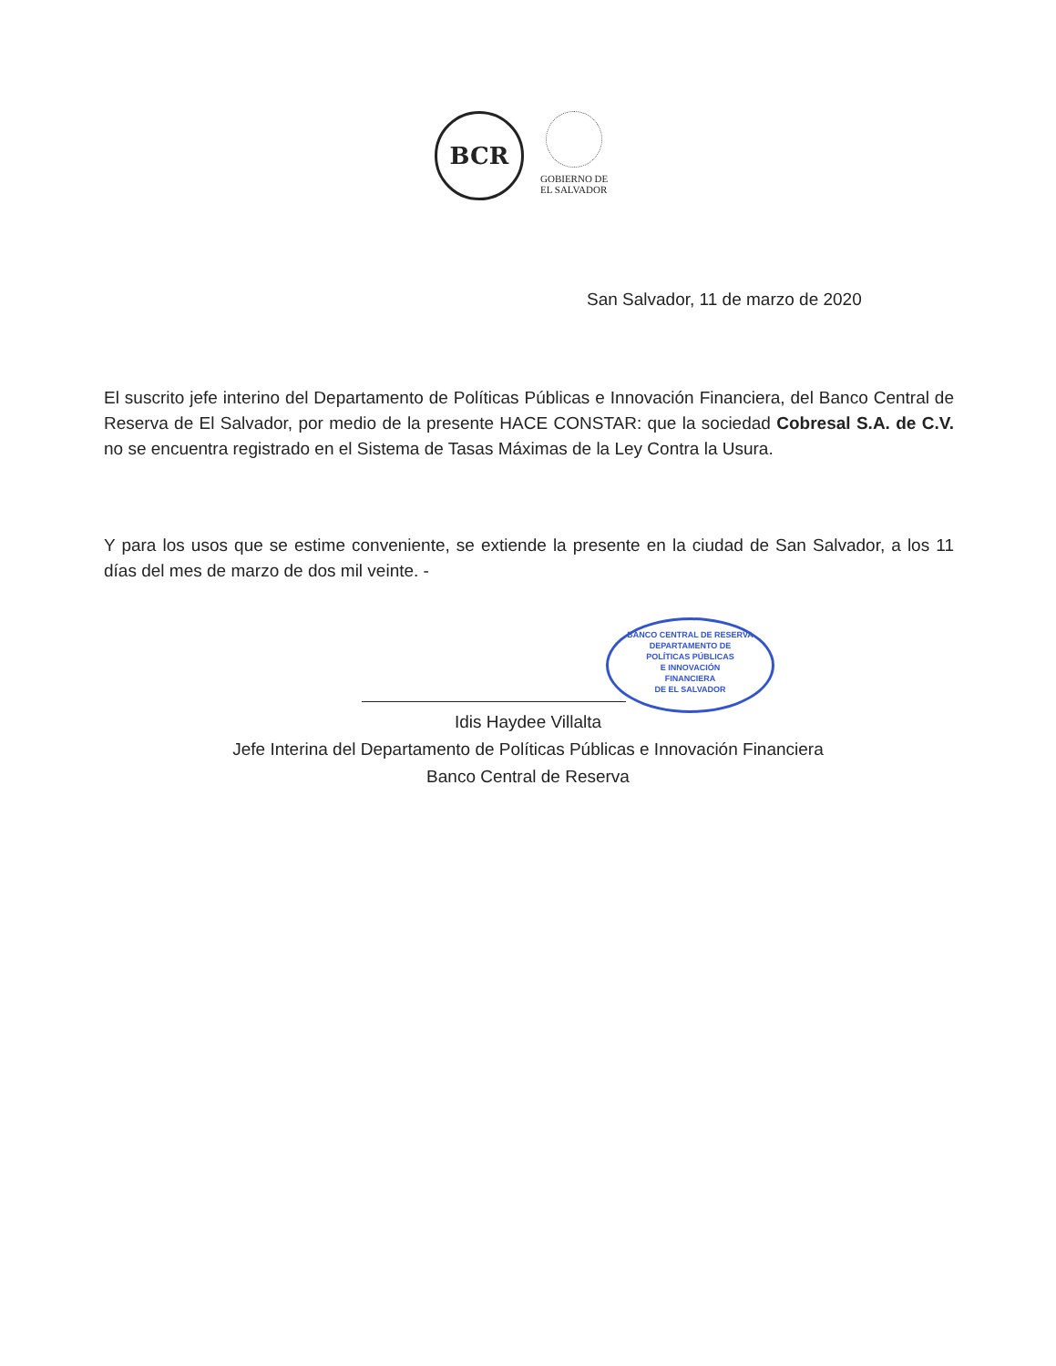BCR
GOBIERNO DE
EL SALVADOR
San Salvador, 11 de marzo de 2020
El suscrito jefe interino del Departamento de Políticas Públicas e Innovación Financiera, del Banco Central de Reserva de El Salvador, por medio de la presente HACE CONSTAR: que la sociedad Cobresal S.A. de C.V. no se encuentra registrado en el Sistema de Tasas Máximas de la Ley Contra la Usura.
Y para los usos que se estime conveniente, se extiende la presente en la ciudad de San Salvador, a los 11 días del mes de marzo de dos mil veinte. -
BANCO CENTRAL DE RESERVA
DEPARTAMENTO DE
POLÍTICAS PÚBLICAS
E INNOVACIÓN
FINANCIERA
DE EL SALVADOR
Idis Haydee Villalta
Jefe Interina del Departamento de Políticas Públicas e Innovación Financiera
Banco Central de Reserva